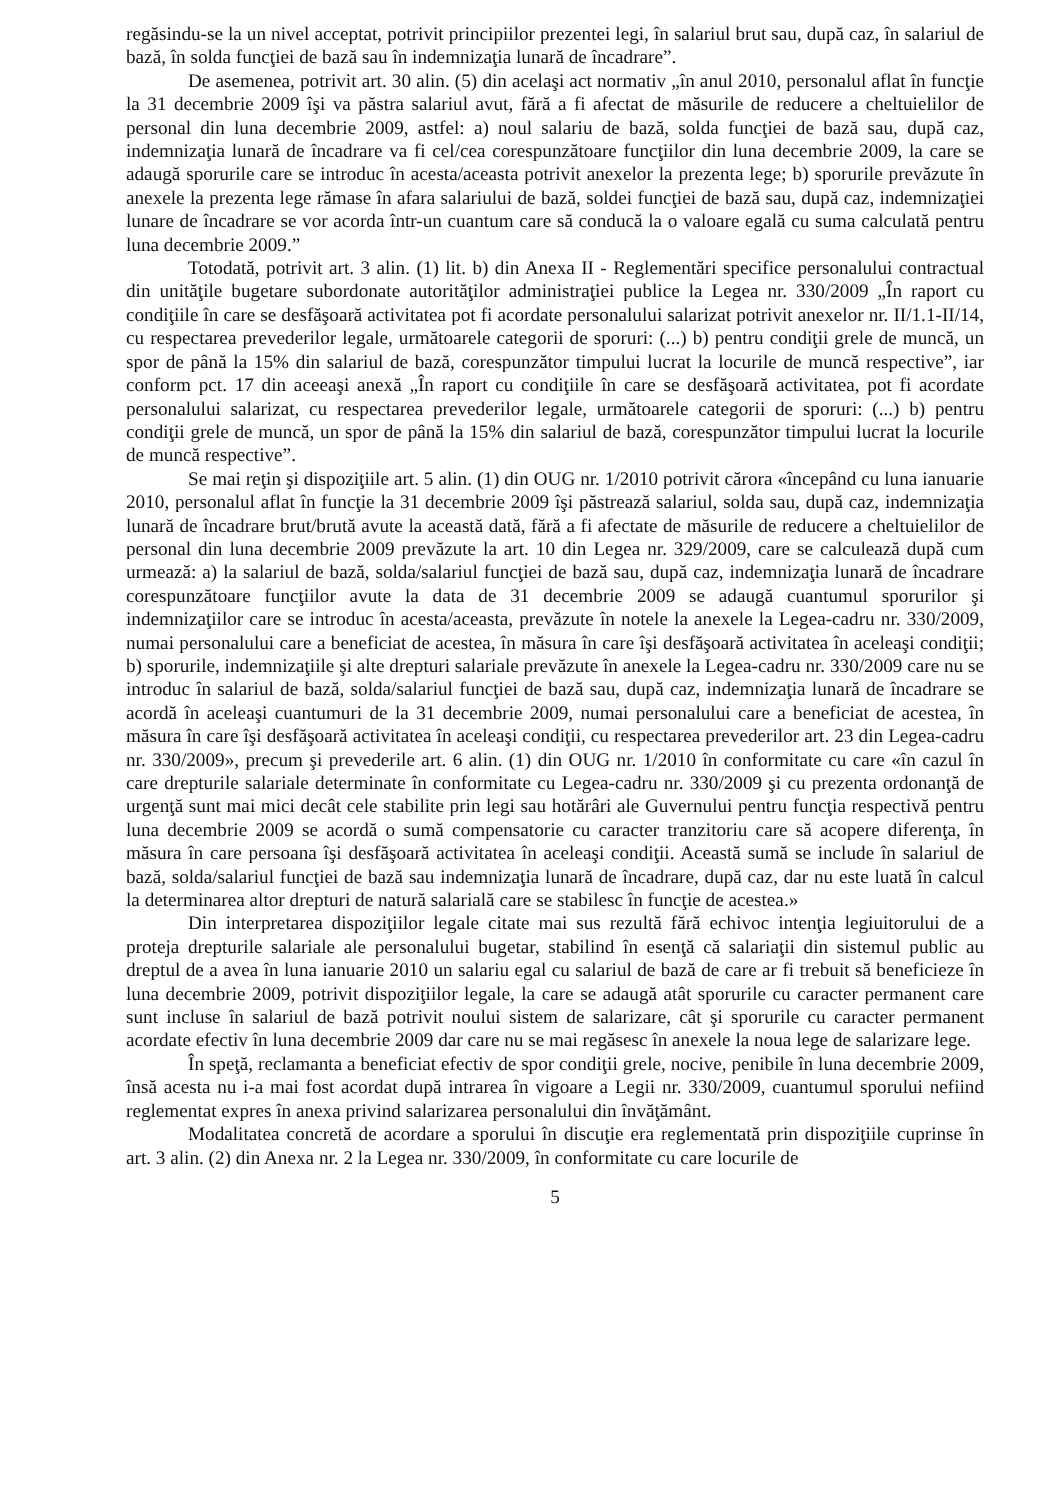regăsindu-se la un nivel acceptat, potrivit principiilor prezentei legi, în salariul brut sau, după caz, în salariul de bază, în solda funcţiei de bază sau în indemnizaţia lunară de încadrare”.
De asemenea, potrivit art. 30 alin. (5) din acelaşi act normativ „în anul 2010, personalul aflat în funcţie la 31 decembrie 2009 îşi va păstra salariul avut, fără a fi afectat de măsurile de reducere a cheltuielilor de personal din luna decembrie 2009, astfel: a) noul salariu de bază, solda funcţiei de bază sau, după caz, indemnizaţia lunară de încadrare va fi cel/cea corespunzătoare funcţiilor din luna decembrie 2009, la care se adaugă sporurile care se introduc în acesta/aceasta potrivit anexelor la prezenta lege; b) sporurile prevăzute în anexele la prezenta lege rămase în afara salariului de bază, soldei funcţiei de bază sau, după caz, indemnizaţiei lunare de încadrare se vor acorda într-un cuantum care să conducă la o valoare egală cu suma calculată pentru luna decembrie 2009.”
Totodată, potrivit art. 3 alin. (1) lit. b) din Anexa II - Reglementări specifice personalului contractual din unităţile bugetare subordonate autorităţilor administraţiei publice la Legea nr. 330/2009 „În raport cu condiţiile în care se desfăşoară activitatea pot fi acordate personalului salarizat potrivit anexelor nr. II/1.1-II/14, cu respectarea prevederilor legale, următoarele categorii de sporuri: (...) b) pentru condiţii grele de muncă, un spor de până la 15% din salariul de bază, corespunzător timpului lucrat la locurile de muncă respective”, iar conform pct. 17 din aceeaşi anexă „În raport cu condiţiile în care se desfăşoară activitatea, pot fi acordate personalului salarizat, cu respectarea prevederilor legale, următoarele categorii de sporuri: (...) b) pentru condiţii grele de muncă, un spor de până la 15% din salariul de bază, corespunzător timpului lucrat la locurile de muncă respective”.
Se mai reţin şi dispoziţiile art. 5 alin. (1) din OUG nr. 1/2010 potrivit cărora «începând cu luna ianuarie 2010, personalul aflat în funcţie la 31 decembrie 2009 îşi păstrează salariul, solda sau, după caz, indemnizaţia lunară de încadrare brut/brută avute la această dată, fără a fi afectate de măsurile de reducere a cheltuielilor de personal din luna decembrie 2009 prevăzute la art. 10 din Legea nr. 329/2009, care se calculează după cum urmează: a) la salariul de bază, solda/salariul funcţiei de bază sau, după caz, indemnizaţia lunară de încadrare corespunzătoare funcţiilor avute la data de 31 decembrie 2009 se adaugă cuantumul sporurilor şi indemnizaţiilor care se introduc în acesta/aceasta, prevăzute în notele la anexele la Legea-cadru nr. 330/2009, numai personalului care a beneficiat de acestea, în măsura în care îşi desfăşoară activitatea în aceleaşi condiţii; b) sporurile, indemnizaţiile şi alte drepturi salariale prevăzute în anexele la Legea-cadru nr. 330/2009 care nu se introduc în salariul de bază, solda/salariul funcţiei de bază sau, după caz, indemnizaţia lunară de încadrare se acordă în aceleaşi cuantumuri de la 31 decembrie 2009, numai personalului care a beneficiat de acestea, în măsura în care îşi desfăşoară activitatea în aceleaşi condiţii, cu respectarea prevederilor art. 23 din Legea-cadru nr. 330/2009», precum şi prevederile art. 6 alin. (1) din OUG nr. 1/2010 în conformitate cu care «în cazul în care drepturile salariale determinate în conformitate cu Legea-cadru nr. 330/2009 şi cu prezenta ordonanţă de urgenţă sunt mai mici decât cele stabilite prin legi sau hotărâri ale Guvernului pentru funcţia respectivă pentru luna decembrie 2009 se acordă o sumă compensatorie cu caracter tranzitoriu care să acopere diferenţa, în măsura în care persoana îşi desfăşoară activitatea în aceleaşi condiţii. Această sumă se include în salariul de bază, solda/salariul funcţiei de bază sau indemnizaţia lunară de încadrare, după caz, dar nu este luată în calcul la determinarea altor drepturi de natură salarială care se stabilesc în funcţie de acestea.»
Din interpretarea dispoziţiilor legale citate mai sus rezultă fără echivoc intenţia legiuitorului de a proteja drepturile salariale ale personalului bugetar, stabilind în esenţă că salariaţii din sistemul public au dreptul de a avea în luna ianuarie 2010 un salariu egal cu salariul de bază de care ar fi trebuit să beneficieze în luna decembrie 2009, potrivit dispoziţiilor legale, la care se adaugă atât sporurile cu caracter permanent care sunt incluse în salariul de bază potrivit noului sistem de salarizare, cât şi sporurile cu caracter permanent acordate efectiv în luna decembrie 2009 dar care nu se mai regăsesc în anexele la noua lege de salarizare lege.
În speţă, reclamanta a beneficiat efectiv de spor condiţii grele, nocive, penibile în luna decembrie 2009, însă acesta nu i-a mai fost acordat după intrarea în vigoare a Legii nr. 330/2009, cuantumul sporului nefiind reglementat expres în anexa privind salarizarea personalului din învăţământ.
Modalitatea concretă de acordare a sporului în discuţie era reglementată prin dispoziţiile cuprinse în art. 3 alin. (2) din Anexa nr. 2 la Legea nr. 330/2009, în conformitate cu care locurile de
5